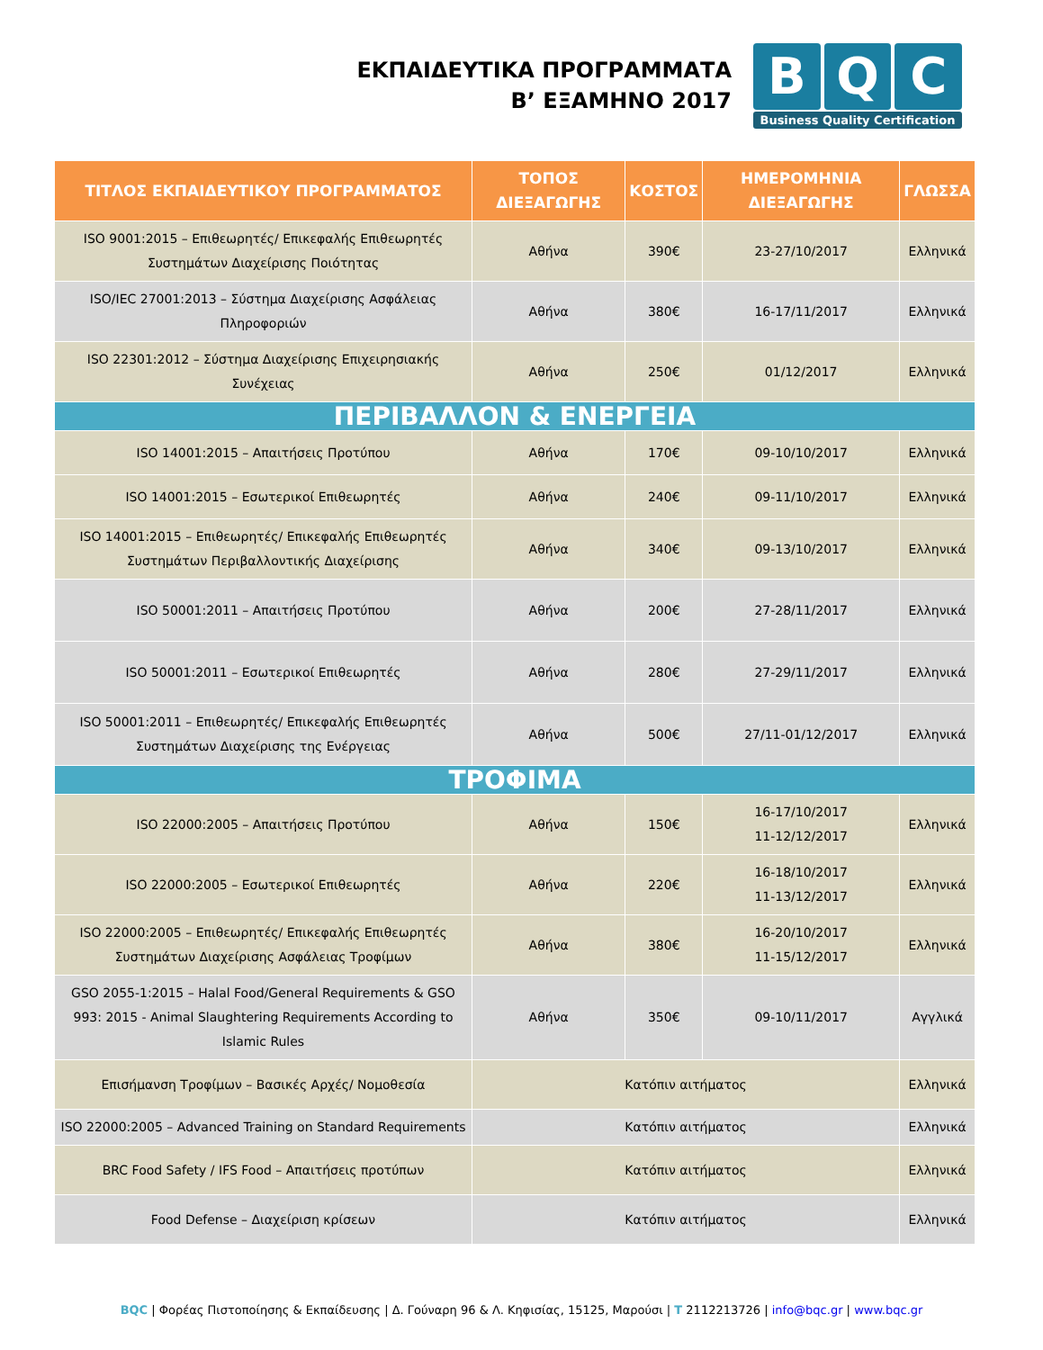ΕΚΠΑΙΔΕΥΤΙΚΑ ΠΡΟΓΡΑΜΜΑΤΑ
Β’ ΕΞΑΜΗΝΟ 2017
B Q C
Business Quality Certification
| ΤΙΤΛΟΣ ΕΚΠΑΙΔΕΥΤΙΚΟΥ ΠΡΟΓΡΑΜΜΑΤΟΣ | ΤΟΠΟΣ ΔΙΕΞΑΓΩΓΗΣ | ΚΟΣΤΟΣ | ΗΜΕΡΟΜΗΝΙΑ ΔΙΕΞΑΓΩΓΗΣ | ΓΛΩΣΣΑ |
| --- | --- | --- | --- | --- |
| ISO 9001:2015 – Επιθεωρητές/ Επικεφαλής Επιθεωρητές Συστημάτων Διαχείρισης Ποιότητας | Αθήνα | 390€ | 23-27/10/2017 | Ελληνικά |
| ISO/IEC 27001:2013 – Σύστημα Διαχείρισης Ασφάλειας Πληροφοριών | Αθήνα | 380€ | 16-17/11/2017 | Ελληνικά |
| ISO 22301:2012 – Σύστημα Διαχείρισης Επιχειρησιακής Συνέχειας | Αθήνα | 250€ | 01/12/2017 | Ελληνικά |
| ΠΕΡΙΒΑΛΛΟΝ & ΕΝΕΡΓΕΙΑ | | | | |
| ISO 14001:2015 – Απαιτήσεις Προτύπου | Αθήνα | 170€ | 09-10/10/2017 | Ελληνικά |
| ISO 14001:2015 – Εσωτερικοί Επιθεωρητές | Αθήνα | 240€ | 09-11/10/2017 | Ελληνικά |
| ISO 14001:2015 – Επιθεωρητές/ Επικεφαλής Επιθεωρητές Συστημάτων Περιβαλλοντικής Διαχείρισης | Αθήνα | 340€ | 09-13/10/2017 | Ελληνικά |
| ISO 50001:2011 – Απαιτήσεις Προτύπου | Αθήνα | 200€ | 27-28/11/2017 | Ελληνικά |
| ISO 50001:2011 – Εσωτερικοί Επιθεωρητές | Αθήνα | 280€ | 27-29/11/2017 | Ελληνικά |
| ISO 50001:2011 – Επιθεωρητές/ Επικεφαλής Επιθεωρητές Συστημάτων Διαχείρισης της Ενέργειας | Αθήνα | 500€ | 27/11-01/12/2017 | Ελληνικά |
| ΤΡΟΦΙΜΑ | | | | |
| ISO 22000:2005 – Απαιτήσεις Προτύπου | Αθήνα | 150€ | 16-17/10/2017 11-12/12/2017 | Ελληνικά |
| ISO 22000:2005 – Εσωτερικοί Επιθεωρητές | Αθήνα | 220€ | 16-18/10/2017 11-13/12/2017 | Ελληνικά |
| ISO 22000:2005 – Επιθεωρητές/ Επικεφαλής Επιθεωρητές Συστημάτων Διαχείρισης Ασφάλειας Τροφίμων | Αθήνα | 380€ | 16-20/10/2017 11-15/12/2017 | Ελληνικά |
| GSO 2055-1:2015 – Halal Food/General Requirements & GSO 993: 2015 - Animal Slaughtering Requirements According to Islamic Rules | Αθήνα | 350€ | 09-10/11/2017 | Αγγλικά |
| Επισήμανση Τροφίμων – Βασικές Αρχές/ Νομοθεσία | Κατόπιν αιτήματος | | | Ελληνικά |
| ISO 22000:2005 – Advanced Training on Standard Requirements | Κατόπιν αιτήματος | | | Ελληνικά |
| BRC Food Safety / IFS Food – Απαιτήσεις προτύπων | Κατόπιν αιτήματος | | | Ελληνικά |
| Food Defense – Διαχείριση κρίσεων | Κατόπιν αιτήματος | | | Ελληνικά |
BQC | Φορέας Πιστοποίησης & Εκπαίδευσης | Δ. Γούναρη 96 & Λ. Κηφισίας, 15125, Μαρούσι | T 2112213726 | info@bqc.gr | www.bqc.gr